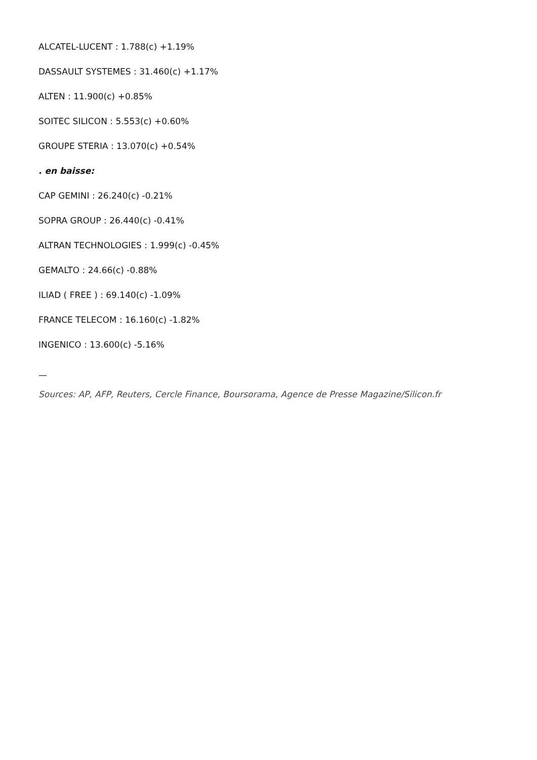ALCATEL-LUCENT : 1.788(c) +1.19%
DASSAULT SYSTEMES : 31.460(c) +1.17%
ALTEN : 11.900(c) +0.85%
SOITEC SILICON : 5.553(c) +0.60%
GROUPE STERIA : 13.070(c) +0.54%
. en baisse:
CAP GEMINI : 26.240(c) -0.21%
SOPRA GROUP : 26.440(c) -0.41%
ALTRAN TECHNOLOGIES : 1.999(c) -0.45%
GEMALTO : 24.66(c) -0.88%
ILIAD ( FREE ) : 69.140(c) -1.09%
FRANCE TELECOM : 16.160(c) -1.82%
INGENICO : 13.600(c) -5.16%
—
Sources: AP, AFP, Reuters, Cercle Finance, Boursorama, Agence de Presse Magazine/Silicon.fr